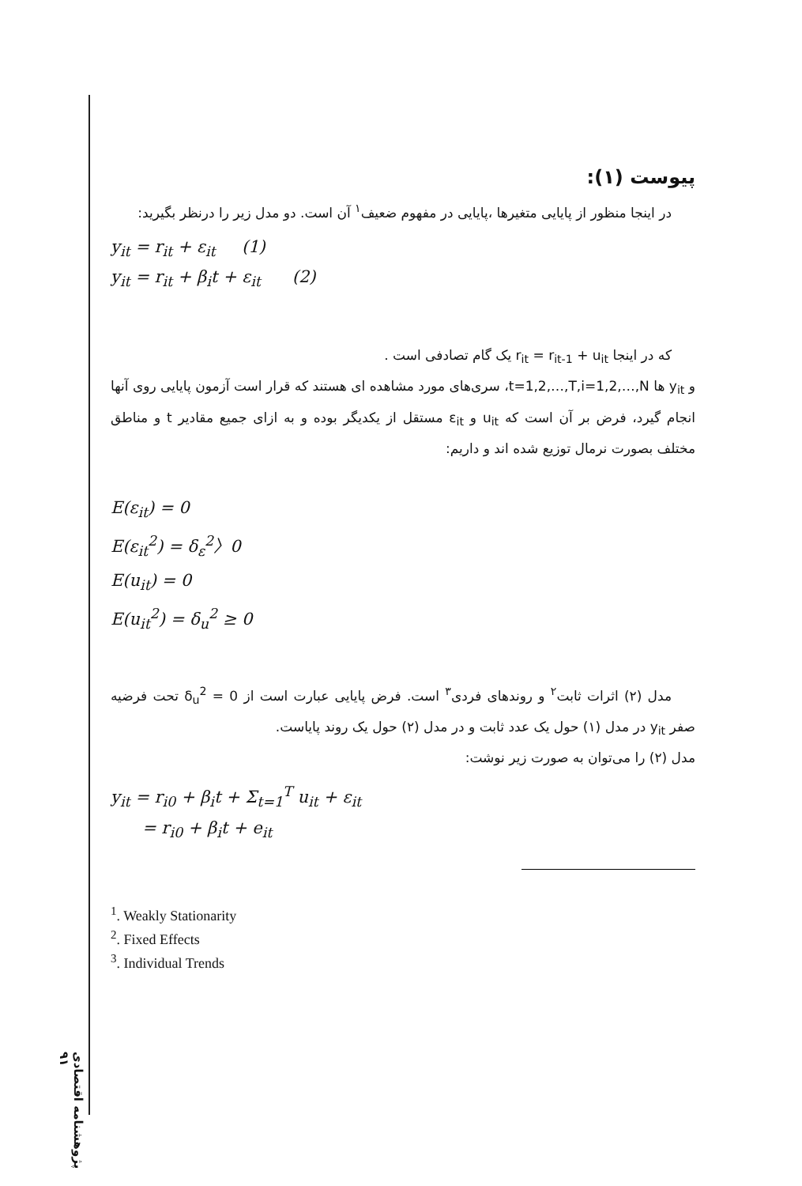پژوهشنامه اقتصادی ۹۱
پیوست (۱):
در اینجا منظور از پایایی متغیرها ،پایایی در مفهوم ضعیف<sup>۱</sup> آن است. دو مدل زیر را درنظر بگیرید:
y<sub>it</sub> = r<sub>it</sub> + ε<sub>it</sub> (1)
y<sub>it</sub> = r<sub>it</sub> + β<sub>i</sub>t + ε<sub>it</sub> (2)
که در اینجا r<sub>it</sub> = r<sub>it-1</sub> + u<sub>it</sub> یک گام تصادفی است .
و y<sub>it</sub> ها t=1,2,…,T,i=1,2,…,N، سری‌های مورد مشاهده ای هستند که قرار است آزمون پایایی روی آنها انجام گیرد، فرض بر آن است که u<sub>it</sub> و ε<sub>it</sub> مستقل از یکدیگر بوده و به ازای جمیع مقادیر t و مناطق مختلف بصورت نرمال توزیع شده اند و داریم:
E(ε<sub>it</sub>) = 0
E(ε<sub>it</sub><sup>2</sup>) = δ<sub>ε</sub><sup>2</sup>〉0
E(u<sub>it</sub>) = 0
E(u<sub>it</sub><sup>2</sup>) = δ<sub>u</sub><sup>2</sup> ≥ 0
مدل (۲) اثرات ثابت<sup>۲</sup> و روندهای فردی<sup>۳</sup> است. فرض پایایی عبارت است از δ<sub>u</sub><sup>2</sup> = 0 تحت فرضیه صفر y<sub>it</sub> در مدل (۱) حول یک عدد ثابت و در مدل (۲) حول یک روند پایاست.
مدل (۲) را می‌توان به صورت زیر نوشت:
y<sub>it</sub> = r<sub>i0</sub> + β<sub>i</sub>t + Σ<sub>t=1</sub><sup>T</sup> u<sub>it</sub> + ε<sub>it</sub>
= r<sub>i0</sub> + β<sub>i</sub>t + e<sub>it</sub>
<sup>1</sup>. Weakly Stationarity
<sup>2</sup>. Fixed Effects
<sup>3</sup>. Individual Trends